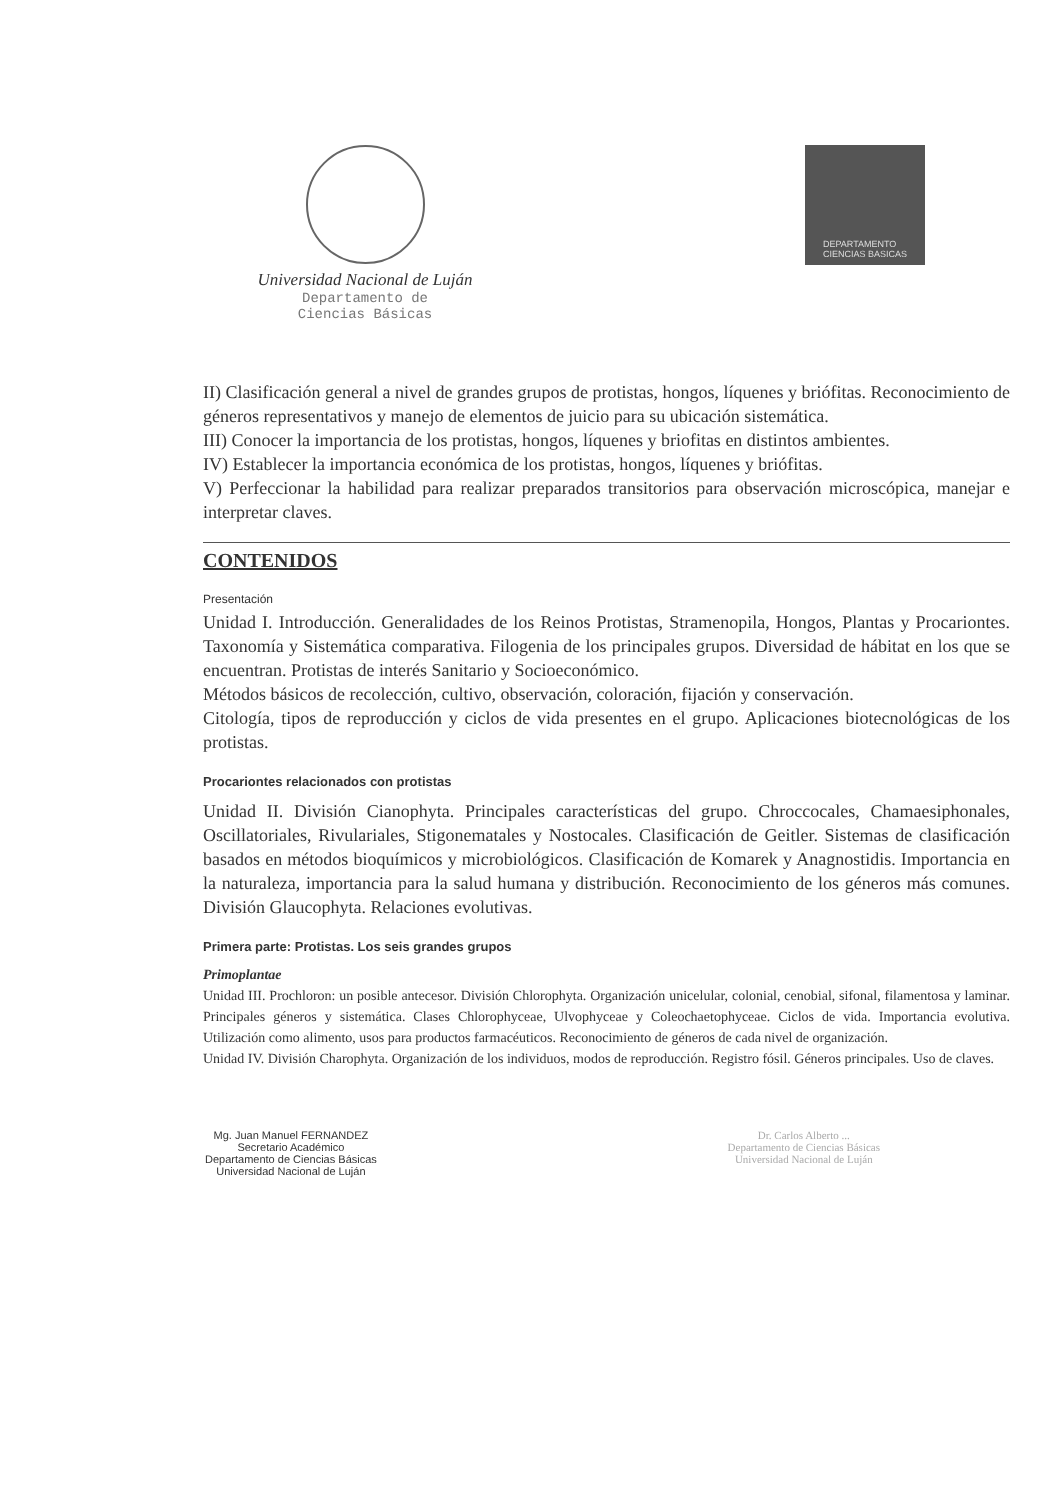Universidad Nacional de Luján
Departamento de
Ciencias Básicas
DEPARTAMENTO
CIENCIAS BASICAS
II) Clasificación general a nivel de grandes grupos de protistas, hongos, líquenes y briófitas. Reconocimiento de géneros representativos y manejo de elementos de juicio para su ubicación sistemática.
III) Conocer la importancia de los protistas, hongos, líquenes y briofitas en distintos ambientes.
IV) Establecer la importancia económica de los protistas, hongos, líquenes y briófitas.
V) Perfeccionar la habilidad para realizar preparados transitorios para observación microscópica, manejar e interpretar claves.
CONTENIDOS
Presentación
Unidad I. Introducción. Generalidades de los Reinos Protistas, Stramenopila, Hongos, Plantas y Procariontes. Taxonomía y Sistemática comparativa. Filogenia de los principales grupos. Diversidad de hábitat en los que se encuentran. Protistas de interés Sanitario y Socioeconómico.
Métodos básicos de recolección, cultivo, observación, coloración, fijación y conservación.
Citología, tipos de reproducción y ciclos de vida presentes en el grupo. Aplicaciones biotecnológicas de los protistas.
Procariontes relacionados con protistas
Unidad II. División Cianophyta. Principales características del grupo. Chroccocales, Chamaesiphonales, Oscillatoriales, Rivulariales, Stigonematales y Nostocales. Clasificación de Geitler. Sistemas de clasificación basados en métodos bioquímicos y microbiológicos. Clasificación de Komarek y Anagnostidis. Importancia en la naturaleza, importancia para la salud humana y distribución. Reconocimiento de los géneros más comunes. División Glaucophyta. Relaciones evolutivas.
Primera parte: Protistas. Los seis grandes grupos
Primoplantae
Unidad III. Prochloron: un posible antecesor. División Chlorophyta. Organización unicelular, colonial, cenobial, sifonal, filamentosa y laminar. Principales géneros y sistemática. Clases Chlorophyceae, Ulvophyceae y Coleochaetophyceae. Ciclos de vida. Importancia evolutiva. Utilización como alimento, usos para productos farmacéuticos. Reconocimiento de géneros de cada nivel de organización.
Unidad IV. División Charophyta. Organización de los individuos, modos de reproducción. Registro fósil. Géneros principales. Uso de claves.
Mg. Juan Manuel FERNANDEZ
Secretario Académico
Departamento de Ciencias Básicas
Universidad Nacional de Luján
Dr. Carlos Alberto ...
Departamento de Ciencias Básicas
Universidad Nacional de Luján